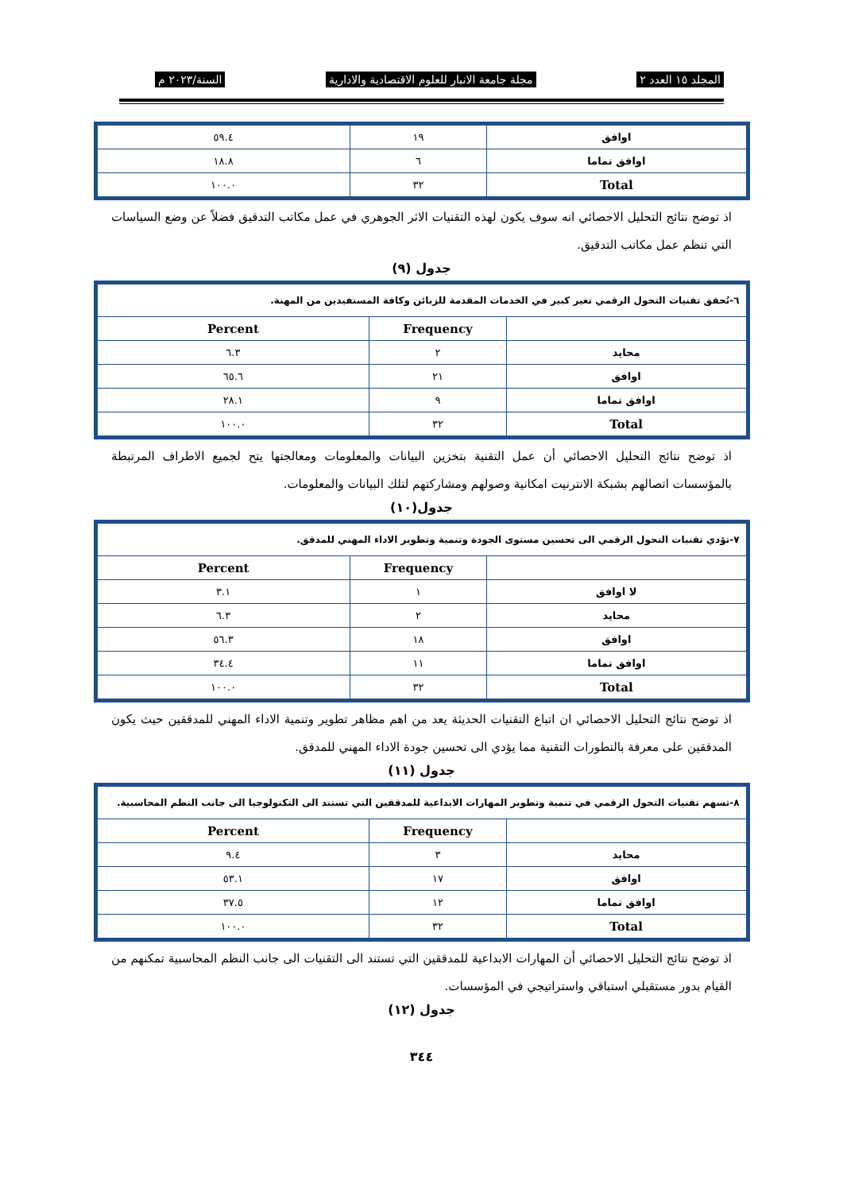المجلد ١٥ العدد ٢ مجلة جامعة الانبار للعلوم الاقتصادية والادارية السنة/٢٠٢٣ م
| اوافق | ١٩ | ٥٩.٤ |
| اوافق تماما | ٦ | ١٨.٨ |
| Total | ٣٢ | ١٠٠.٠ |
اذ توضح نتائج التحليل الاحصائي انه سوف يكون لهذه التقنيات الاثر الجوهري في عمل مكاتب التدقيق فضلاً عن وضع السياسات التي تنظم عمل مكاتب التدقيق.
جدول (٩)
| ٦-تُحقق تقنيات التحول الرقمي تغير كبير في الخدمات المقدمة للزبائن وكافة المستفيدين من المهنة. | | |
| | Frequency | Percent |
| محايد | ٢ | ٦.٣ |
| اوافق | ٢١ | ٦٥.٦ |
| اوافق تماما | ٩ | ٢٨.١ |
| Total | ٣٢ | ١٠٠.٠ |
اذ توضح نتائج التحليل الاحصائي أن عمل التقنية بتخزين البيانات والمعلومات ومعالجتها يتح لجميع الاطراف المرتبطة بالمؤسسات اتصالهم بشبكة الانترنيت امكانية وصولهم ومشاركتهم لتلك البيانات والمعلومات.
جدول(١٠)
| ٧-تؤدي تقنيات التحول الرقمي الى تحسين مستوى الجودة وتنمية وتطوير الاداء المهني للمدقق. | | |
| | Frequency | Percent |
| لا اوافق | ١ | ٣.١ |
| محايد | ٢ | ٦.٣ |
| اوافق | ١٨ | ٥٦.٣ |
| اوافق تماما | ١١ | ٣٤.٤ |
| Total | ٣٢ | ١٠٠.٠ |
اذ توضح نتائج التحليل الاحصائي ان اتباع التقنيات الحديثة يعد من اهم مظاهر تطوير وتنمية الاداء المهني للمدققين حيث يكون المدققين على معرفة بالتطورات التقنية مما يؤدي الى تحسين جودة الاداء المهني للمدقق.
جدول (١١)
| ٨-تسهم تقنيات التحول الرقمي في تنمية وتطوير المهارات الابداعية للمدققين التي تستند الى التكنولوجيا الى جانب النظم المحاسبية. | | |
| | Frequency | Percent |
| محايد | ٣ | ٩.٤ |
| اوافق | ١٧ | ٥٣.١ |
| اوافق تماما | ١٢ | ٣٧.٥ |
| Total | ٣٢ | ١٠٠.٠ |
اذ توضح نتائج التحليل الاحصائي أن المهارات الابداعية للمدققين التي تستند الى التقنيات الى جانب النظم المحاسبية تمكنهم من القيام بدور مستقبلي استباقي واستراتيجي في المؤسسات.
جدول (١٢)
٣٤٤